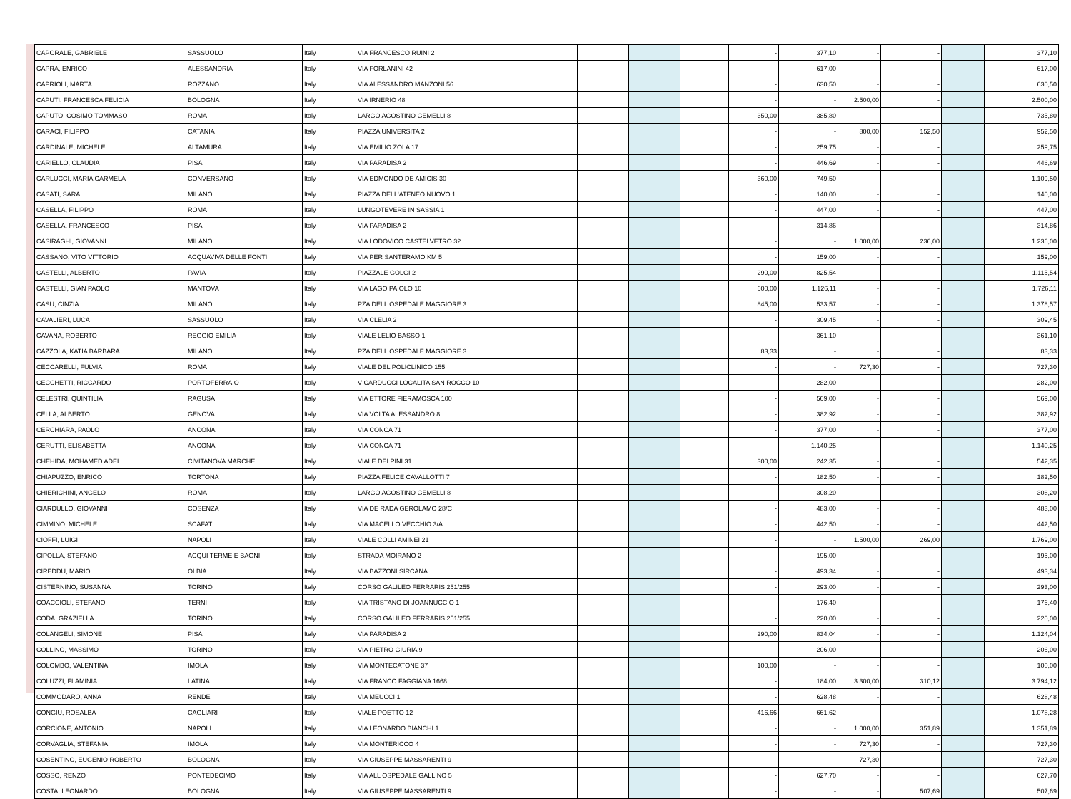| CAPORALE, GABRIELE | SASSUOLO | Italy | VIA FRANCESCO RUINI 2 | | | | - | 377,10 | - | - | | 377,10 |
| CAPRA, ENRICO | ALESSANDRIA | Italy | VIA FORLANINI 42 | | | | - | 617,00 | - | - | | 617,00 |
| CAPRIOLI, MARTA | ROZZANO | Italy | VIA ALESSANDRO MANZONI 56 | | | | - | 630,50 | - | - | | 630,50 |
| CAPUTI, FRANCESCA FELICIA | BOLOGNA | Italy | VIA IRNERIO 48 | | | | - | - | 2.500,00 | - | | 2.500,00 |
| CAPUTO, COSIMO TOMMASO | ROMA | Italy | LARGO AGOSTINO GEMELLI 8 | | | | 350,00 | 385,80 | - | - | | 735,80 |
| CARACI, FILIPPO | CATANIA | Italy | PIAZZA UNIVERSITA 2 | | | | - | - | 800,00 | 152,50 | | 952,50 |
| CARDINALE, MICHELE | ALTAMURA | Italy | VIA EMILIO ZOLA 17 | | | | - | 259,75 | - | - | | 259,75 |
| CARIELLO, CLAUDIA | PISA | Italy | VIA PARADISA 2 | | | | - | 446,69 | - | - | | 446,69 |
| CARLUCCI, MARIA CARMELA | CONVERSANO | Italy | VIA EDMONDO DE AMICIS 30 | | | | 360,00 | 749,50 | - | - | | 1.109,50 |
| CASATI, SARA | MILANO | Italy | PIAZZA DELL'ATENEO NUOVO 1 | | | | - | 140,00 | - | - | | 140,00 |
| CASELLA, FILIPPO | ROMA | Italy | LUNGOTEVERE IN SASSIA 1 | | | | - | 447,00 | - | - | | 447,00 |
| CASELLA, FRANCESCO | PISA | Italy | VIA PARADISA 2 | | | | - | 314,86 | - | - | | 314,86 |
| CASIRAGHI, GIOVANNI | MILANO | Italy | VIA LODOVICO CASTELVETRO 32 | | | | - | - | 1.000,00 | 236,00 | | 1.236,00 |
| CASSANO, VITO VITTORIO | ACQUAVIVA DELLE FONTI | Italy | VIA PER SANTERAMO KM 5 | | | | - | 159,00 | - | - | | 159,00 |
| CASTELLI, ALBERTO | PAVIA | Italy | PIAZZALE GOLGI 2 | | | | 290,00 | 825,54 | - | - | | 1.115,54 |
| CASTELLI, GIAN PAOLO | MANTOVA | Italy | VIA LAGO PAIOLO 10 | | | | 600,00 | 1.126,11 | - | - | | 1.726,11 |
| CASU, CINZIA | MILANO | Italy | PZA DELL OSPEDALE MAGGIORE 3 | | | | 845,00 | 533,57 | - | - | | 1.378,57 |
| CAVALIERI, LUCA | SASSUOLO | Italy | VIA CLELIA 2 | | | | - | 309,45 | - | - | | 309,45 |
| CAVANA, ROBERTO | REGGIO EMILIA | Italy | VIALE LELIO BASSO 1 | | | | - | 361,10 | - | - | | 361,10 |
| CAZZOLA, KATIA BARBARA | MILANO | Italy | PZA DELL OSPEDALE MAGGIORE 3 | | | | 83,33 | - | - | - | | 83,33 |
| CECCARELLI, FULVIA | ROMA | Italy | VIALE DEL POLICLINICO 155 | | | | - | - | 727,30 | - | | 727,30 |
| CECCHETTI, RICCARDO | PORTOFERRAIO | Italy | V CARDUCCI LOCALITA SAN ROCCO 10 | | | | - | 282,00 | - | - | | 282,00 |
| CELESTRI, QUINTILIA | RAGUSA | Italy | VIA ETTORE FIERAMOSCA 100 | | | | - | 569,00 | - | - | | 569,00 |
| CELLA, ALBERTO | GENOVA | Italy | VIA VOLTA ALESSANDRO 8 | | | | - | 382,92 | - | - | | 382,92 |
| CERCHIARA, PAOLO | ANCONA | Italy | VIA CONCA 71 | | | | - | 377,00 | - | - | | 377,00 |
| CERUTTI, ELISABETTA | ANCONA | Italy | VIA CONCA 71 | | | | - | 1.140,25 | - | - | | 1.140,25 |
| CHEHIDA, MOHAMED ADEL | CIVITANOVA MARCHE | Italy | VIALE DEI PINI 31 | | | | 300,00 | 242,35 | - | - | | 542,35 |
| CHIAPUZZO, ENRICO | TORTONA | Italy | PIAZZA FELICE CAVALLOTTI 7 | | | | - | 182,50 | - | - | | 182,50 |
| CHIERICHINI, ANGELO | ROMA | Italy | LARGO AGOSTINO GEMELLI 8 | | | | - | 308,20 | - | - | | 308,20 |
| CIARDULLO, GIOVANNI | COSENZA | Italy | VIA DE RADA GEROLAMO 28/C | | | | - | 483,00 | - | - | | 483,00 |
| CIMMINO, MICHELE | SCAFATI | Italy | VIA MACELLO VECCHIO 3/A | | | | - | 442,50 | - | - | | 442,50 |
| CIOFFI, LUIGI | NAPOLI | Italy | VIALE COLLI AMINEI 21 | | | | - | - | 1.500,00 | 269,00 | | 1.769,00 |
| CIPOLLA, STEFANO | ACQUI TERME E BAGNI | Italy | STRADA MOIRANO 2 | | | | - | 195,00 | - | - | | 195,00 |
| CIREDDU, MARIO | OLBIA | Italy | VIA BAZZONI SIRCANA | | | | - | 493,34 | - | - | | 493,34 |
| CISTERNINO, SUSANNA | TORINO | Italy | CORSO GALILEO FERRARIS 251/255 | | | | - | 293,00 | - | - | | 293,00 |
| COACCIOLI, STEFANO | TERNI | Italy | VIA TRISTANO DI JOANNUCCIO 1 | | | | - | 176,40 | - | - | | 176,40 |
| CODA, GRAZIELLA | TORINO | Italy | CORSO GALILEO FERRARIS 251/255 | | | | - | 220,00 | - | - | | 220,00 |
| COLANGELI, SIMONE | PISA | Italy | VIA PARADISA 2 | | | | 290,00 | 834,04 | - | - | | 1.124,04 |
| COLLINO, MASSIMO | TORINO | Italy | VIA PIETRO GIURIA 9 | | | | - | 206,00 | - | - | | 206,00 |
| COLOMBO, VALENTINA | IMOLA | Italy | VIA MONTECATONE 37 | | | | 100,00 | - | - | - | | 100,00 |
| COLUZZI, FLAMINIA | LATINA | Italy | VIA FRANCO FAGGIANA 1668 | | | | - | 184,00 | 3.300,00 | 310,12 | | 3.794,12 |
| COMMODARO, ANNA | RENDE | Italy | VIA MEUCCI 1 | | | | - | 628,48 | - | - | | 628,48 |
| CONGIU, ROSALBA | CAGLIARI | Italy | VIALE POETTO 12 | | | | 416,66 | 661,62 | - | - | | 1.078,28 |
| CORCIONE, ANTONIO | NAPOLI | Italy | VIA LEONARDO BIANCHI 1 | | | | - | - | 1.000,00 | 351,89 | | 1.351,89 |
| CORVAGLIA, STEFANIA | IMOLA | Italy | VIA MONTERICCO 4 | | | | - | - | 727,30 | - | | 727,30 |
| COSENTINO, EUGENIO ROBERTO | BOLOGNA | Italy | VIA GIUSEPPE MASSARENTI 9 | | | | - | - | 727,30 | - | | 727,30 |
| COSSO, RENZO | PONTEDECIMO | Italy | VIA ALL OSPEDALE GALLINO 5 | | | | - | 627,70 | - | - | | 627,70 |
| COSTA, LEONARDO | BOLOGNA | Italy | VIA GIUSEPPE MASSARENTI 9 | | | | - | - | - | 507,69 | | 507,69 |